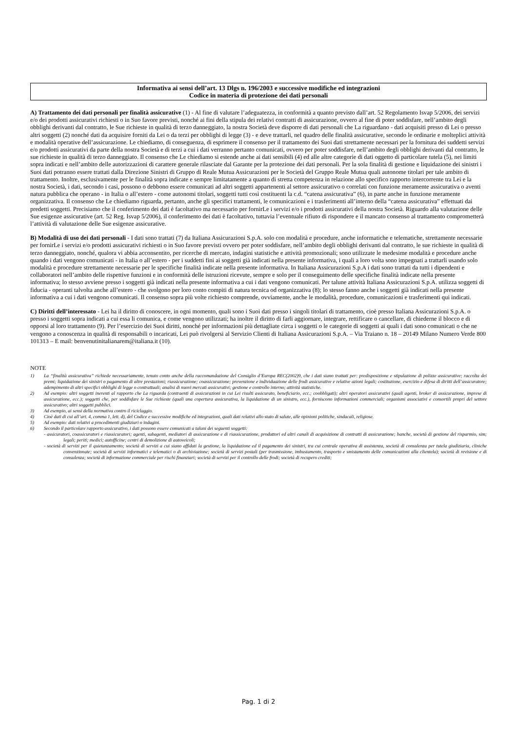Informativa ai sensi dell’art. 13 Dlgs n. 196/2003 e successive modifiche ed integrazioni
Codice in materia di protezione dei dati personali
A) Trattamento dei dati personali per finalità assicurative (1) - Al fine di valutare l’adeguatezza, in conformità a quanto previsto dall’art. 52 Regolamento Isvap 5/2006, dei servizi e/o dei prodotti assicurativi richiesti o in Suo favore previsti, nonché ai fini della stipula dei relativi contratti di assicurazione, ovvero al fine di poter soddisfare, nell’ambito degli obblighi derivanti dal contratto, le Sue richieste in qualità di terzo danneggiato, la nostra Società deve disporre di dati personali che La riguardano - dati acquisiti presso di Lei o presso altri soggetti (2) nonché dati da acquisire forniti da Lei o da terzi per obblighi di legge (3) - e deve trattarli, nel quadro delle finalità assicurative, secondo le ordinarie e molteplici attività e modalità operative dell’assicurazione. Le chiediamo, di conseguenza, di esprimere il consenso per il trattamento dei Suoi dati strettamente necessari per la fornitura dei suddetti servizi e/o prodotti assicurativi da parte della nostra Società e di terzi a cui i dati verranno pertanto comunicati, ovvero per poter soddisfare, nell’ambito degli obblighi derivanti dal contratto, le sue richieste in qualità di terzo danneggiato. Il consenso che Le chiediamo si estende anche ai dati sensibili (4) ed alle altre categorie di dati oggetto di particolare tutela (5), nei limiti sopra indicati e nell’ambito delle autorizzazioni di carattere generale rilasciate dal Garante per la protezione dei dati personali. Per la sola finalità di gestione e liquidazione dei sinistri i Suoi dati potranno essere trattati dalla Direzione Sinistri di Gruppo di Reale Mutua Assicurazioni per le Società del Gruppo Reale Mutua quali autonome titolari per tale ambito di trattamento. Inoltre, esclusivamente per le finalità sopra indicate e sempre limitatamente a quanto di stretta competenza in relazione allo specifico rapporto intercorrente tra Lei e la nostra Società, i dati, secondo i casi, possono o debbono essere comunicati ad altri soggetti appartenenti al settore assicurativo o correlati con funzione meramente assicurativa o aventi natura pubblica che operano - in Italia o all’estero - come autonomi titolari, soggetti tutti così costituenti la c.d. “catena assicurativa” (6), in parte anche in funzione meramente organizzativa. Il consenso che Le chiediamo riguarda, pertanto, anche gli specifici trattamenti, le comunicazioni e i trasferimenti all’interno della “catena assicurativa” effettuati dai predetti soggetti. Precisiamo che il conferimento dei dati è facoltativo ma necessario per fornirLe i servizi e/o i prodotti assicurativi della nostra Società. Riguardo alla valutazione delle Sue esigenze assicurative (art. 52 Reg. Isvap 5/2006), il conferimento dei dati è facoltativo, tuttavia l’eventuale rifiuto di rispondere e il mancato consenso al trattamento comprometterà l’attività di valutazione delle Sue esigenze assicurative.
B) Modalità di uso dei dati personali - I dati sono trattati (7) da Italiana Assicurazioni S.p.A. solo con modalità e procedure, anche informatiche e telematiche, strettamente necessarie per fornirLe i servizi e/o prodotti assicurativi richiesti o in Suo favore previsti ovvero per poter soddisfare, nell’ambito degli obblighi derivanti dal contratto, le sue richieste in qualità di terzo danneggiato, nonché, qualora vi abbia acconsentito, per ricerche di mercato, indagini statistiche e attività promozionali; sono utilizzate le medesime modalità e procedure anche quando i dati vengono comunicati - in Italia o all’estero - per i suddetti fini ai soggetti già indicati nella presente informativa, i quali a loro volta sono impegnati a trattarli usando solo modalità e procedure strettamente necessarie per le specifiche finalità indicate nella presente informativa. In Italiana Assicurazioni S.p.A i dati sono trattati da tutti i dipendenti e collaboratori nell’ambito delle rispettive funzioni e in conformità delle istruzioni ricevute, sempre e solo per il conseguimento delle specifiche finalità indicate nella presente informativa; lo stesso avviene presso i soggetti già indicati nella presente informativa a cui i dati vengono comunicati. Per talune attività Italiana Assicurazioni S.p.A. utilizza soggetti di fiducia - operanti talvolta anche all’estero - che svolgono per loro conto compiti di natura tecnica od organizzativa (8); lo stesso fanno anche i soggetti già indicati nella presente informativa a cui i dati vengono comunicati. Il consenso sopra più volte richiesto comprende, ovviamente, anche le modalità, procedure, comunicazioni e trasferimenti qui indicati.
C) Diritti dell’interessato - Lei ha il diritto di conoscere, in ogni momento, quali sono i Suoi dati presso i singoli titolari di trattamento, cioè presso Italiana Assicurazioni S.p.A. o presso i soggetti sopra indicati a cui essa li comunica, e come vengono utilizzati; ha inoltre il diritto di farli aggiornare, integrare, rettificare o cancellare, di chiederne il blocco e di opporsi al loro trattamento (9). Per l’esercizio dei Suoi diritti, nonché per informazioni più dettagliate circa i soggetti o le categorie di soggetti ai quali i dati sono comunicati o che ne vengono a conoscenza in qualità di responsabili o incaricati, Lei può rivolgersi al Servizio Clienti di Italiana Assicurazioni S.p.A. – Via Traiano n. 18 – 20149 Milano Numero Verde 800 101313 – E mail: benvenutinitalianarem@italiana.it (10).
NOTE
1) La “finalità assicurativa” richiede necessariamente, tenuto conto anche della raccomandazione del Consiglio d’Europa REC(2002)9, che i dati siano trattati per: predisposizione e stipulazione di polizze assicurative; raccolta dei premi; liquidazione dei sinistri o pagamento di altre prestazioni; riassicurazione; coassicurazione; prevenzione e individuazione delle frodi assicurative e relative azioni legali; costituzione, esercizio e difesa di diritti dell’assicuratore; adempimento di altri specifici obblighi di legge o contrattuali; analisi di nuovi mercati assicurativi; gestione e controllo interno; attività statistiche.
2) Ad esempio: altri soggetti inerenti al rapporto che La riguarda (contraenti di assicurazioni in cui Lei risulti assicurato, beneficiario, ecc.; coobbligati); altri operatori assicurativi (quali agenti, broker di assicurazione, imprese di assicurazione, ecc.); soggetti che, per soddisfare le Sue richieste (quali una copertura assicurativa, la liquidazione di un sinistro, ecc.), forniscono informazioni commerciali; organismi associativi e consortili propri del settore assicurativo; altri soggetti pubblici.
3) Ad esempio, ai sensi della normativa contro il riciclaggio.
4) Cioè dati di cui all’art. 4, comma 1, lett. d), del Codice e successive modifiche ed integrazioni, quali dati relativi allo stato di salute, alle opinioni politiche, sindacali, religiose.
5) Ad esempio: dati relativi a procedimenti giudiziari o indagini.
6) Secondo il particolare rapporto assicurativo, i dati possono essere comunicati a taluni dei seguenti soggetti:
- assicuratori, coassicuratori e riassicuratori; agenti, subagenti, mediatori di assicurazione e di riassicurazione, produttori ed altri canali di acquisizione di contratti di assicurazione; banche, società di gestione del risparmio, sim; legali; periti; medici; autofficine; centri di demolizione di autoveicoli;
- società di servizi per il quietanzamento; società di servizi a cui siano affidati la gestione, la liquidazione ed il pagamento dei sinistri, tra cui centrale operativa di assistenza, società di consulenza per tutela giudiziaria, cliniche convenzionate; società di servizi informatici e telematici o di archiviazione; società di servizi postali (per trasmissione, imbustamento, trasporto e smistamento delle comunicazioni alla clientela); società di revisione e di consulenza; società di informazione commerciale per rischi finanziari; società di servizi per il controllo delle frodi; società di recupero crediti;
Pag. 1 di 2